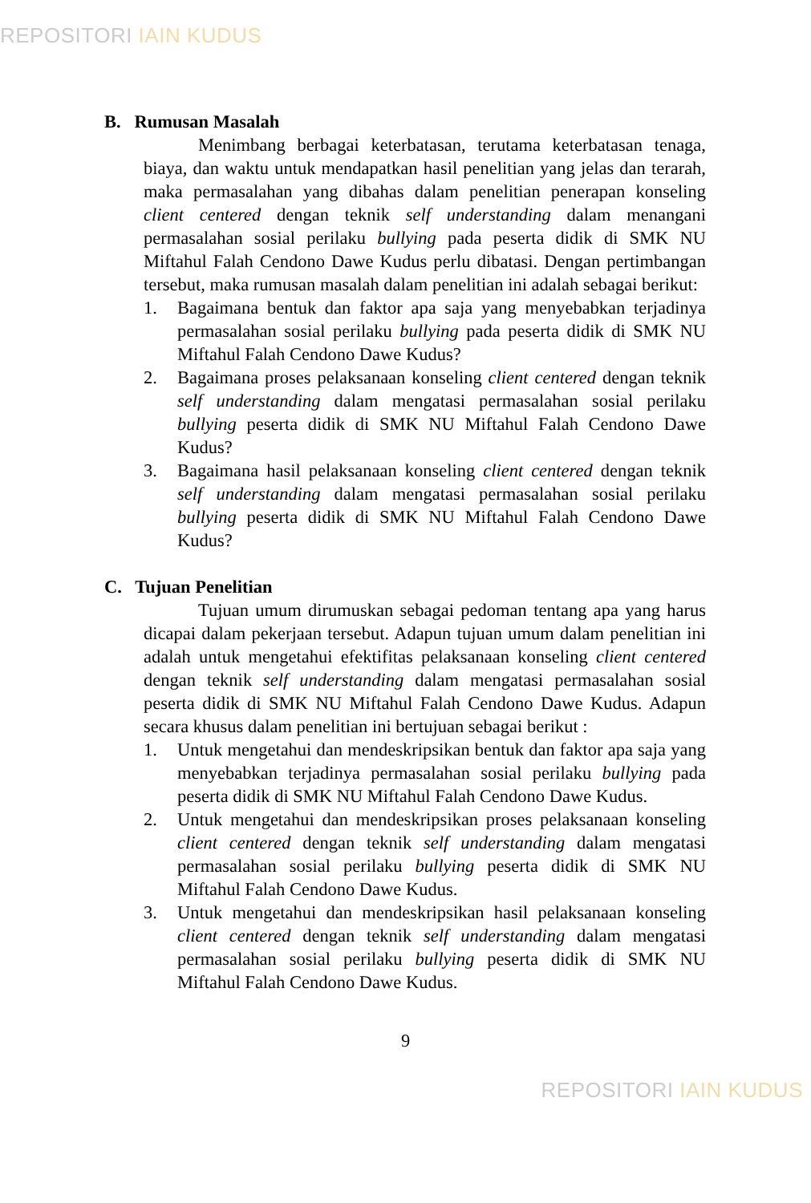REPOSITORI IAIN KUDUS
B. Rumusan Masalah
Menimbang berbagai keterbatasan, terutama keterbatasan tenaga, biaya, dan waktu untuk mendapatkan hasil penelitian yang jelas dan terarah, maka permasalahan yang dibahas dalam penelitian penerapan konseling client centered dengan teknik self understanding dalam menangani permasalahan sosial perilaku bullying pada peserta didik di SMK NU Miftahul Falah Cendono Dawe Kudus perlu dibatasi. Dengan pertimbangan tersebut, maka rumusan masalah dalam penelitian ini adalah sebagai berikut:
1. Bagaimana bentuk dan faktor apa saja yang menyebabkan terjadinya permasalahan sosial perilaku bullying pada peserta didik di SMK NU Miftahul Falah Cendono Dawe Kudus?
2. Bagaimana proses pelaksanaan konseling client centered dengan teknik self understanding dalam mengatasi permasalahan sosial perilaku bullying peserta didik di SMK NU Miftahul Falah Cendono Dawe Kudus?
3. Bagaimana hasil pelaksanaan konseling client centered dengan teknik self understanding dalam mengatasi permasalahan sosial perilaku bullying peserta didik di SMK NU Miftahul Falah Cendono Dawe Kudus?
C. Tujuan Penelitian
Tujuan umum dirumuskan sebagai pedoman tentang apa yang harus dicapai dalam pekerjaan tersebut. Adapun tujuan umum dalam penelitian ini adalah untuk mengetahui efektifitas pelaksanaan konseling client centered dengan teknik self understanding dalam mengatasi permasalahan sosial peserta didik di SMK NU Miftahul Falah Cendono Dawe Kudus. Adapun secara khusus dalam penelitian ini bertujuan sebagai berikut :
1. Untuk mengetahui dan mendeskripsikan bentuk dan faktor apa saja yang menyebabkan terjadinya permasalahan sosial perilaku bullying pada peserta didik di SMK NU Miftahul Falah Cendono Dawe Kudus.
2. Untuk mengetahui dan mendeskripsikan proses pelaksanaan konseling client centered dengan teknik self understanding dalam mengatasi permasalahan sosial perilaku bullying peserta didik di SMK NU Miftahul Falah Cendono Dawe Kudus.
3. Untuk mengetahui dan mendeskripsikan hasil pelaksanaan konseling client centered dengan teknik self understanding dalam mengatasi permasalahan sosial perilaku bullying peserta didik di SMK NU Miftahul Falah Cendono Dawe Kudus.
9
REPOSITORI IAIN KUDUS